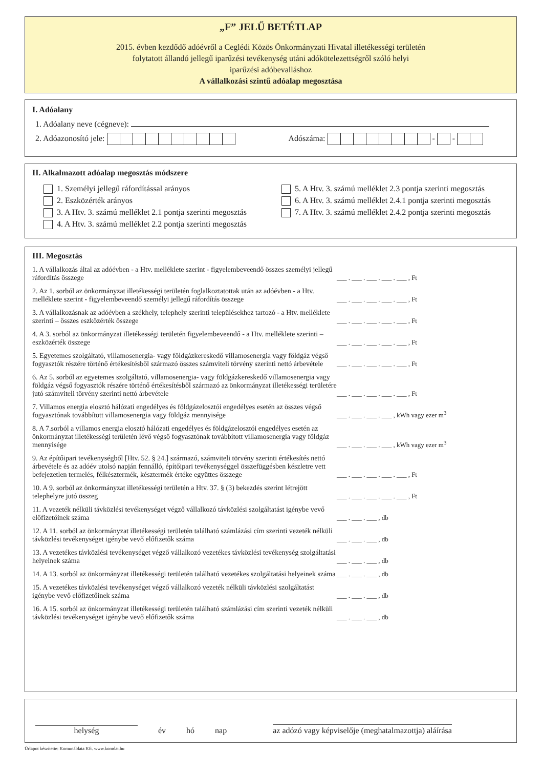„F” JELŰ BETÉTLAP
2015. évben kezdődő adóévről a Ceglédi Közös Önkormányzati Hivatal illetékességi területén
folytatott állandó jellegű iparűzési tevékenység utáni adókötelezettségről szóló helyi
iparűzési adóbevalláshoz
A vállalkozási szintű adóalap megosztása
I. Adóalany
1. Adóalany neve (cégneve):
2. Adóazonosító jele: Adószáma: - -
II. Alkalmazott adóalap megosztás módszere
1. Személyi jellegű ráfordítással arányos
2. Eszközérték arányos
3. A Htv. 3. számú melléklet 2.1 pontja szerinti megosztás
4. A Htv. 3. számú melléklet 2.2 pontja szerinti megosztás
5. A Htv. 3. számú melléklet 2.3 pontja szerinti megosztás
6. A Htv. 3. számú melléklet 2.4.1 pontja szerinti megosztás
7. A Htv. 3. számú melléklet 2.4.2 pontja szerinti megosztás
III. Megosztás
1. A vállalkozás által az adóévben - a Htv. melléklete szerint - figyelembeveendő összes személyi jellegű ráfordítás összege
___ . ___ . ___ . ___ . ___ , Ft
2. Az 1. sorból az önkormányzat illetékességi területén foglalkoztatottak után az adóévben - a Htv. melléklete szerint - figyelembeveendő személyi jellegű ráfordítás összege
___ . ___ . ___ . ___ . ___ , Ft
3. A vállalkozásnak az adóévben a székhely, telephely szerinti településekhez tartozó - a Htv. melléklete szerinti – összes eszközérték összege
___ . ___ . ___ . ___ . ___ , Ft
4. A 3. sorból az önkormányzat illetékességi területén figyelembeveendő - a Htv. melléklete szerinti – eszközérték összege
___ . ___ . ___ . ___ . ___ , Ft
5. Egyetemes szolgáltató, villamosenergia- vagy földgázkereskedő villamosenergia vagy földgáz végső fogyasztók részére történő értékesítésből származó összes számviteli törvény szerinti nettó árbevétele
___ . ___ . ___ . ___ . ___ , Ft
6. Az 5. sorból az egyetemes szolgáltató, villamosenergia- vagy földgázkereskedő villamosenergia vagy földgáz végső fogyasztók részére történő értékesítésből származó az önkormányzat illetékességi területére jutó számviteli törvény szerinti nettó árbevétele
___ . ___ . ___ . ___ . ___ , Ft
7. Villamos energia elosztó hálózati engedélyes és földgázelosztói engedélyes esetén az összes végső fogyasztónak továbbított villamosenergia vagy földgáz mennyisége
___ . ___ . ___ . ___ , kWh vagy ezer m<sup>3</sup>
8. A 7.sorból a villamos energia elosztó hálózati engedélyes és földgázelosztói engedélyes esetén az önkormányzat illetékességi területén lévő végső fogyasztónak továbbított villamosenergia vagy földgáz mennyisége
___ . ___ . ___ . ___ , kWh vagy ezer m<sup>3</sup>
9. Az építőipari tevékenységből [Htv. 52. § 24.] származó, számviteli törvény szerinti értékesítés nettó árbevétele és az adóév utolsó napján fennálló, építőipari tevékenységgel összefüggésben készletre vett befejezetlen termelés, félkésztermék, késztermék értéke együttes összege
___ . ___ . ___ . ___ . ___ , Ft
10. A 9. sorból az önkormányzat illetékességi területén a Htv. 37. § (3) bekezdés szerint létrejött telephelyre jutó összeg
___ . ___ . ___ . ___ . ___ , Ft
11. A vezeték nélküli távközlési tevékenységet végző vállalkozó távközlési szolgáltatást igénybe vevő előfizetőinek száma
___ . ___ . ___ , db
12. A 11. sorból az önkormányzat illetékességi területén található számlázási cím szerinti vezeték nélküli távközlési tevékenységet igénybe vevő előfizetők száma
___ . ___ . ___ , db
13. A vezetékes távközlési tevékenységet végző vállalkozó vezetékes távközlési tevékenység szolgáltatási helyeinek száma
___ . ___ . ___ , db
14. A 13. sorból az önkormányzat illetékességi területén található vezetékes szolgáltatási helyeinek száma
___ . ___ . ___ , db
15. A vezetékes távközlési tevékenységet végző vállalkozó vezeték nélküli távközlési szolgáltatást igénybe vevő előfizetőinek száma
___ . ___ . ___ , db
16. A 15. sorból az önkormányzat illetékességi területén található számlázási cím szerinti vezeték nélküli távközlési tevékenységet igénybe vevő előfizetők száma
___ . ___ . ___ , db
helység
év
hó
nap
az adózó vagy képviselője (meghatalmazottja) aláírása
Űrlapot készítette: Komunáldata Kft. www.komdat.hu